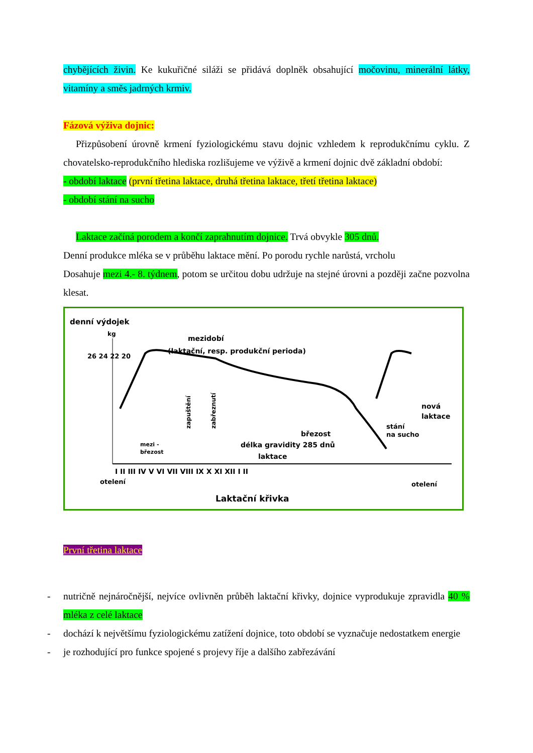chybějících živin. Ke kukuřičné siláži se přidává doplněk obsahující močovinu, minerální látky, vitamíny a směs jadrných krmiv.
Fázová výživa dojnic:
Přizpůsobení úrovně krmení fyziologickému stavu dojnic vzhledem k reprodukčnímu cyklu. Z chovatelsko-reprodukčního hlediska rozlišujeme ve výživě a krmení dojnic dvě základní období:
- období laktace (první třetina laktace, druhá třetina laktace, třetí třetina laktace)
- období stání na sucho
Laktace začíná porodem a končí zaprahnutím dojnice. Trvá obvykle 305 dnů.
Denní produkce mléka se v průběhu laktace mění. Po porodu rychle narůstá, vrcholu
Dosahuje mezi 4.- 8. týdnem, potom se určitou dobu udržuje na stejné úrovni a později začne pozvolna klesat.
denní výdojek
kg
26 24 22 20
mezidobí
(laktační, resp. produkční perioda)
březost
délka gravidity 285 dnů
laktace
mezi -
březost
zapuštění
zabřeznutí
nová
laktace
stání
na sucho
I II III IV V VI VII VIII IX X XI XII I II
otelení
otelení
Laktační křivka
První třetina laktace
- nutričně nejnáročnější, nejvíce ovlivněn průběh laktační křivky, dojnice vyprodukuje zpravidla 40 % mléka z celé laktace
- dochází k největšímu fyziologickému zatížení dojnice, toto období se vyznačuje nedostatkem energie
- je rozhodující pro funkce spojené s projevy říje a dalšího zabřezávání